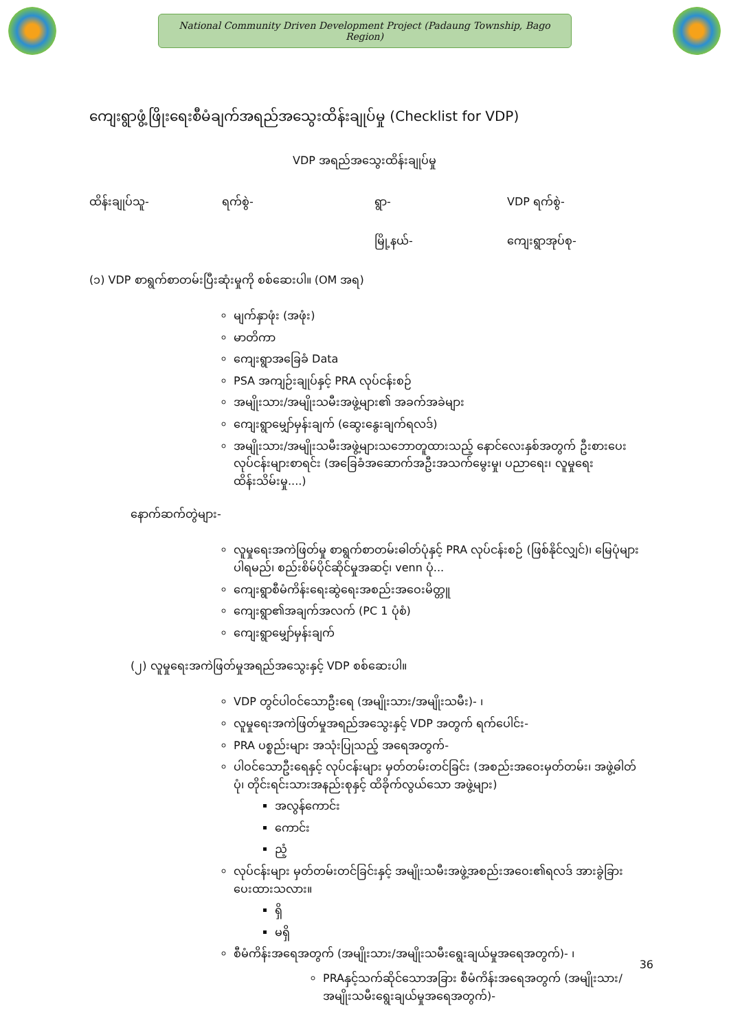National Community Driven Development Project (Padaung Township, Bago Region)
ကျေးရွာဖွံ့ဖြိုးရေးစီမံချက်အရည်အသွေးထိန်းချုပ်မှု (Checklist for VDP)
VDP အရည်အသွေးထိန်းချုပ်မှု
ထိန်းချုပ်သူ- ရက်စွဲ- ရွာ- VDP ရက်စွဲ-
မြို့နယ်- ကျေးရွာအုပ်စု-
(၁) VDP စာရွက်စာတမ်းပြီးဆုံးမှုကို စစ်ဆေးပါ။ (OM အရ)
မျက်နှာဖုံး (အဖုံး)
မာတိကာ
ကျေးရွာအခြေခံ Data
PSA အကျဉ်းချုပ်နှင့် PRA လုပ်ငန်းစဉ်
အမျိုးသား/အမျိုးသမီးအဖွဲ့များ၏ အခက်အခဲများ
ကျေးရွာမျှော်မှန်းချက် (ဆွေးနွေးချက်ရလဒ်)
အမျိုးသား/အမျိုးသမီးအဖွဲ့များသဘောတူထားသည့် နောင်လေးနှစ်အတွက် ဦးစားပေးလုပ်ငန်းများစာရင်း (အခြေခံအဆောက်အဦးအသက်မွေးမှု၊ ပညာရေး၊ လူမှုရေးထိန်းသိမ်းမှု....)
နောက်ဆက်တွဲများ-
လူမှုရေးအကဲဖြတ်မှု စာရွက်စာတမ်းဓါတ်ပုံနှင့် PRA လုပ်ငန်းစဉ် (ဖြစ်နိုင်လျှင်)၊ မြေပုံများပါရမည်၊ စည်းစိမ်ပိုင်ဆိုင်မှုအဆင့်၊ venn ပုံ...
ကျေးရွာစီမံကိန်းရေးဆွဲရေးအစည်းအဝေးမိတ္တူ
ကျေးရွာ၏အချက်အလက် (PC 1 ပုံစံ)
ကျေးရွာမျှော်မှန်းချက်
(၂) လူမှုရေးအကဲဖြတ်မှုအရည်အသွေးနှင့် VDP စစ်ဆေးပါ။
VDP တွင်ပါဝင်သောဦးရေ (အမျိုးသား/အမျိုးသမီး)- ၊
လူမှုရေးအကဲဖြတ်မှုအရည်အသွေးနှင့် VDP အတွက် ရက်ပေါင်း-
PRA ပစ္စည်းများ အသုံးပြုသည့် အရေအတွက်-
ပါဝင်သောဦးရေနှင့် လုပ်ငန်းများ မှတ်တမ်းတင်ခြင်း (အစည်းအဝေးမှတ်တမ်း၊ အဖွဲ့ဓါတ်ပုံ၊ တိုင်းရင်းသားအနည်းစုနှင့် ထိခိုက်လွယ်သော အဖွဲ့များ)
အလွန်ကောင်း
ကောင်း
ညံ့
လုပ်ငန်းများ မှတ်တမ်းတင်ခြင်းနှင့် အမျိုးသမီးအဖွဲ့အစည်းအဝေး၏ရလဒ် အားခွဲခြားပေးထားသလား။
ရှိ
မရှိ
စီမံကိန်းအရေအတွက် (အမျိုးသား/အမျိုးသမီးရွေးချယ်မှုအရေအတွက်)- ၊
PRAနှင့်သက်ဆိုင်သောအခြား စီမံကိန်းအရေအတွက် (အမျိုးသား/အမျိုးသမီးရွေးချယ်မှုအရေအတွက်)-
36